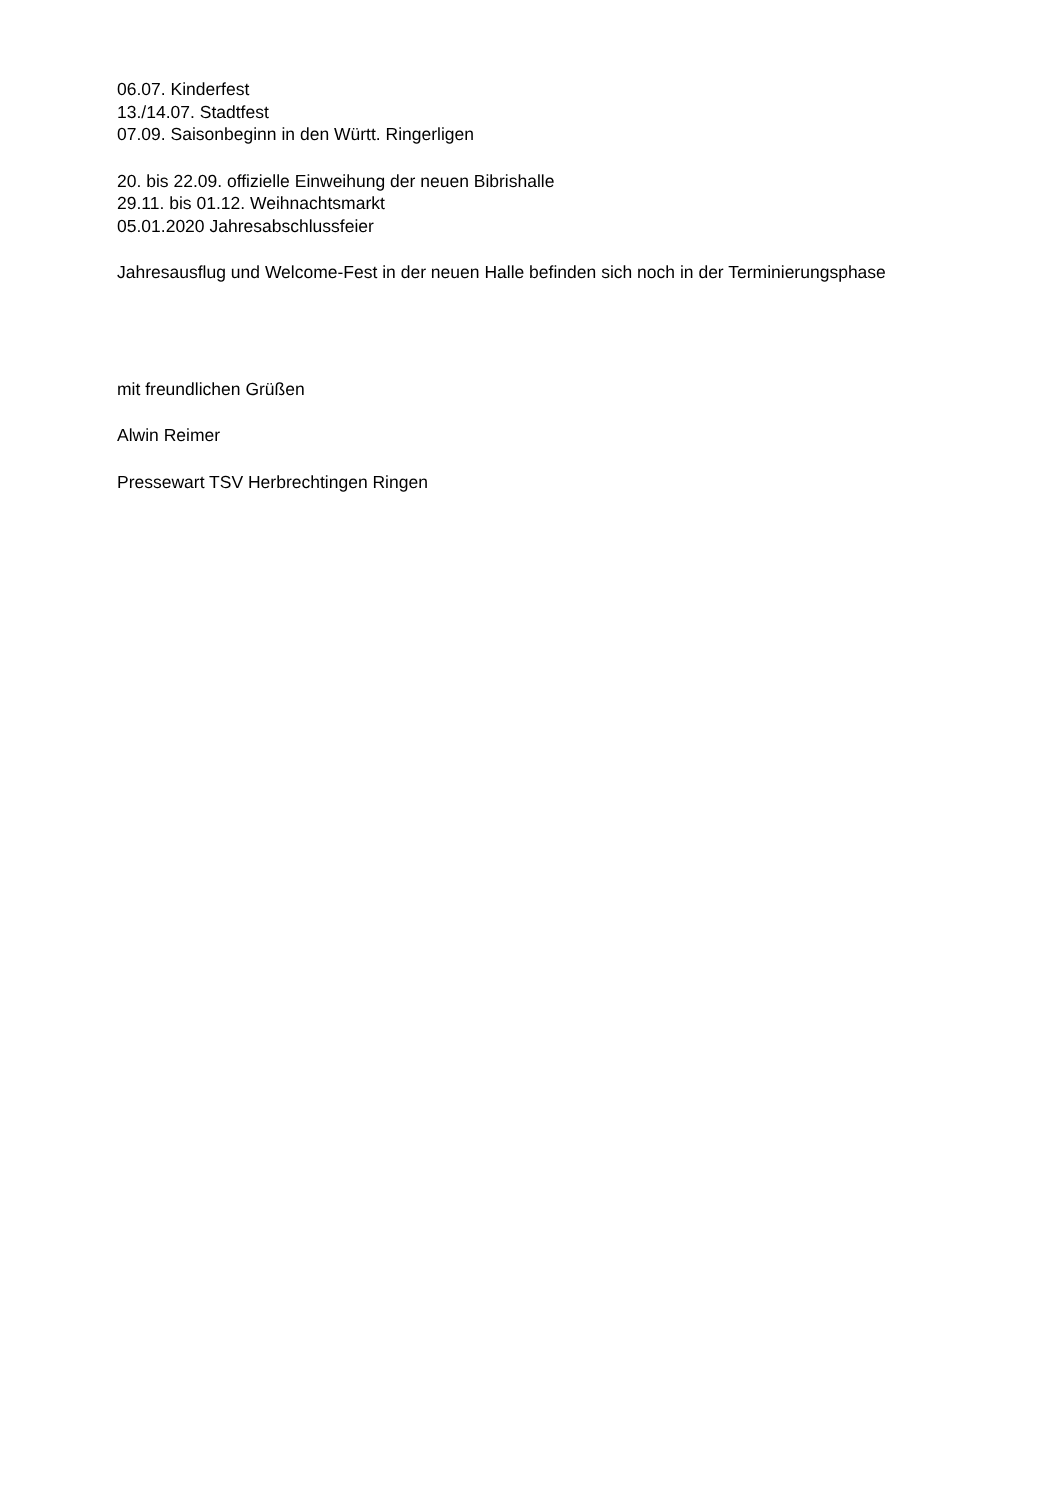06.07. Kinderfest
13./14.07. Stadtfest
07.09. Saisonbeginn in den Württ. Ringerligen
20. bis 22.09. offizielle Einweihung der neuen Bibrishalle
29.11. bis 01.12. Weihnachtsmarkt
05.01.2020 Jahresabschlussfeier
Jahresausflug und Welcome-Fest in der neuen Halle befinden sich noch in der Terminierungsphase
mit freundlichen Grüßen
Alwin Reimer
Pressewart TSV Herbrechtingen Ringen